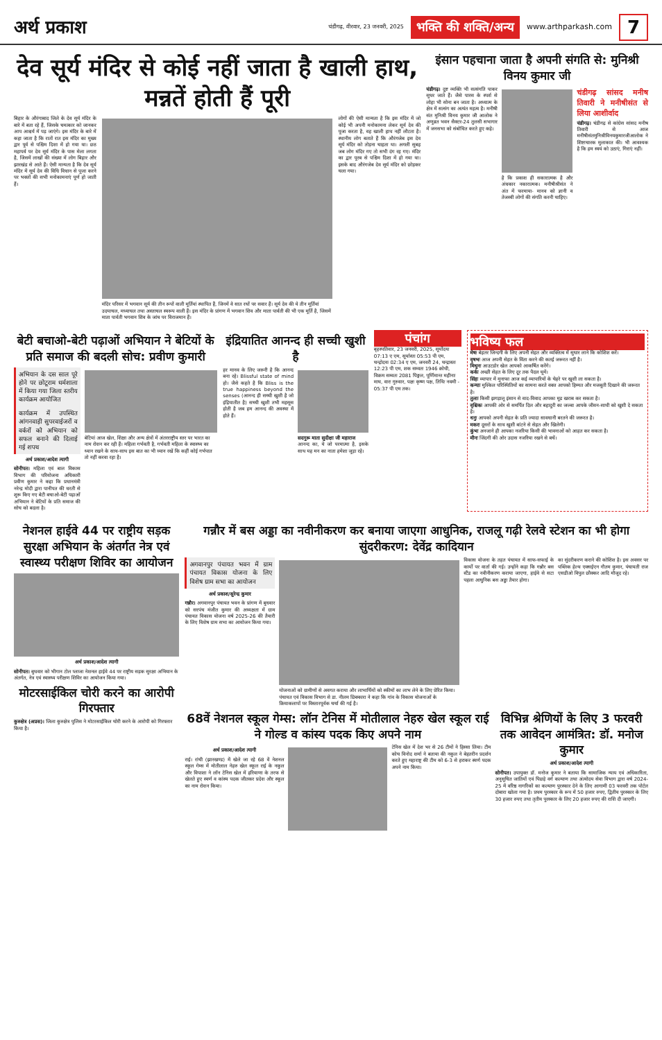अर्थ प्रकाश चंडीगढ़, वीरवार, 23 जनवरी, 2025 भक्ति की शक्ति/अन्य www.arthparkash.com 7
देव सूर्य मंदिर से कोई नहीं जाता है खाली हाथ, मन्नतें होती हैं पूरी
बिहार के औरंगाबाद जिले के देव सूर्य मंदिर के बारे में बता रहे हैं, जिसके चमत्कार को जानकर आप आश्चर्य में पड़ जाएंगे। इस मंदिर के बारे में कहा जाता है कि रातों रात इस मंदिर का मुख्य द्वार पूर्व से पश्चिम दिशा में हो गया था। छठ महापर्व पर देव सूर्य मंदिर के पास मेला लगता है, जिसमें लाखों की संख्या में लोग बिहार और झारखंड से आते हैं। ऐसी मान्यता है कि देव सूर्य मंदिर में सूर्य देव की विधि विधान से पूजा करने पर भक्तों की सभी मनोकामनाएं पूर्ण हो जाती हैं।
मंदिर परिसर में भगवान सूर्य की तीन रूपों वाली मूर्तियां स्थापित हैं, जिनमें वे सात रथों पर सवार हैं। सूर्य देव की ये तीन मूर्तियां उदयाचल, मध्याचल तथा अस्ताचल स्वरूप वाली हैं। इस मंदिर के प्रांगण में भगवान शिव और माता पार्वती की भी एक मूर्ति है, जिसमें माता पार्वती भगवान शिव के जांघ पर विराजमान हैं।
लोगों की ऐसी मान्यता है कि इस मंदिर में जो कोई भी अपनी मनोकामना लेकर सूर्य देव की पूजा करता है, वह खाली हाथ नहीं लौटता है। स्थानीय लोग बताते हैं कि औरंगजेब इस देव सूर्य मंदिर को तोड़ना चाहता था। अगली सुबह जब लोग मंदिर गए तो सभी दंग रह गए। मंदिर का द्वार पूरब से पश्चिम दिशा में हो गया था। इसके बाद औरंगजेब देव सूर्य मंदिर को छोड़कर चला गया।
इंसान पहचाना जाता है अपनी संगति से: मुनिश्री विनय कुमार जी
चंडीगढ़। दुष्ट व्यक्ति भी सत्संगति पाकर सुधर जाते हैं। जैसे पारस के स्पर्श से लोहा भी सोना बन जाता है। अध्यात्म के क्षेत्र में सत्संग का अत्यंत महत्व है। मनीषी संत मुनिश्री विनय कुमार जी आलोक ने अणुव्रत भवन सैक्टर-24 तुलसी सभागार में जनसभा को संबोधित करते हुए कहे।
है कि प्रकाश ही सकारात्मक है और अंधकार नकारात्मक। मनीषीश्रीसंत ने अंत में फरमाया- मानव को ज्ञानी व तेजस्वी लोगों की संगति करनी चाहिए।
चंडीगढ़ सांसद मनीष तिवारी ने मनीषीसंत से लिया आशीर्वाद
चंडीगढ़। चंडीगढ़ से कांग्रेस सांसद मनीष तिवारी से आज मनीषीसंतमुनिश्रीविनयकुमारजीआलोक ने शिष्टाचारक मुलाकात की। भी आवश्यक है कि हम स्वयं को उठाएं, गिराएं नहीं।
बेटी बचाओ-बेटी पढ़ाओं अभियान ने बेटियों के प्रति समाज की बदली सोच: प्रवीण कुमारी
अभियान के दस साल पूरे होने पर छोटूराम धर्मशाला में किया गया जिला स्तरीय कार्यक्रम आयोजित
कार्यक्रम में उपस्थित आंगनवाड़ी सुपरवाईजरों व वर्करों को अभियान को सफल बनाने की दिलाई गई शपथ
अर्थ प्रकाश/आदेश त्यागी
सोनीपत। महिला एवं बाल विकास विभाग की परियोजना अधिकारी प्रवीण कुमार ने कहा कि प्रधानमंत्री नरेन्द्र मोदी द्वारा पानीपत की धरती से शुरू किए गए बेटी बचाओ-बेटी पढ़ाओं अभियान ने बेटियों के प्रति समाज की सोच को बदला है।
बेटियां आज खेल, शिक्षा और अन्य क्षेत्रों में अंतरराष्ट्रीय स्तर पर भारत का नाम रोशन कर रही हैं। महिला गर्भवती है, गर्भवती महिला के स्वास्थ्य का ध्यान रखने के साथ-साथ इस बात का भी ध्यान रखें कि कहीं कोई गर्भपात तो नहीं करवा रहा है।
इंद्रियातित आनन्द ही सच्ची खुशी है
हर मानव के लिए जरूरी है कि आनन्द बना रहे। Blissful state of mind हो। जैसे कहते है कि Bliss is the true happiness beyond the senses (आनन्द ही सच्ची खुशी है जो इंद्रियातीत है) सच्ची खुशी तभी महसूस होती है जब हम आनन्द की अवस्था में होते हैं।
सदगुरू माता सुदीक्षा जी महाराज
आनन्द का, ये जो परमात्मा है, इसके साथ यह मन का नाता हमेशा जुड़ा रहे।
पंचांग
बृहस्पतिवार, 23 जनवरी, 2025, सूर्योदयः 07:13 ए एम, सूर्यास्तः 05:53 पी एम, चन्द्रोदयः 02:34 ए एम, जनवरी 24, चन्द्रास्तः 12:23 पी एम, शक सम्वतः 1946 क्रोधी, विक्रम सम्वतः 2081 पिङ्गल, पूर्णिमान्त महीनाः माघ, वारः गुरुवार, पक्षः कृष्ण पक्ष, तिथिः नवमी - 05:37 पी एम तक।
भविष्य फल
मेषः बेहतर जिन्दगी के लिए अपनी सेहत और व्यक्तित्व में सुधार लाने कि कोशिश करें।
वृषभः आज अपनी सेहत के विंता करने की कतई जरूरत नहीं है।
मिथुनः आउटडोर खेल आपको आकर्षित करेंगे।
कर्कः अच्छी सेहत के लिए दूर तक पैदल घूमें।
सिंहः व्यापार में मुनाफा आज कई व्यापारियों के चेहरे पर खुशी ला सकता है।
कन्याः मुश्किल परिस्थितियों का सामना करते वक्त आपको हिम्मत और मजबूती दिखाने की जरूरत है।
तुलाः किसी झगड़ालू इंसान से वाद-विवाद आपका मूड खराब कर सकता है।
वृश्चिकः आपकी ओर से समर्पित दिल और बहादुरी का जज्बा आपके जीवन-साथी को खुशी दे सकता है।
धनुः आपको अपनी सेहत के प्रति ज्यादा सावधानी बरतने की जरूरत है।
मकरः दूसरों के साथ खुशी बांटने से सेहत और खिलेगी।
कुंभः अनजाने ही आपका नजरिया किसी की भावनाओं को आहत कर सकता है।
मीनः जिंदगी की ओर उदास नजरिया रखने से बचें।
नेशनल हाईवे 44 पर राष्ट्रीय सड़क सुरक्षा अभियान के अंतर्गत नेत्र एवं स्वास्थ्य परीक्षण शिविर का आयोजन
अर्थ प्रकाश/आदेश त्यागी
सोनीपत। बुधवार को भीगान टोल प्लाजा नेशनल हाईवे 44 पर राष्ट्रीय सड़क सुरक्षा अभियान के अंतर्गत, नेत्र एवं स्वास्थ्य परीक्षण शिविर का आयोजन किया गया।
मोटरसाईकिल चोरी करने का आरोपी गिरफ्तार
कुरुक्षेत्र (अप्रस)। जिला कुरुक्षेत्र पुलिस ने मोटरसाईकिल चोरी करने के आरोपी को गिरफ्तार किया है।
गन्नौर में बस अड्डा का नवीनीकरण कर बनाया जाएगा आधुनिक, राजलू गढ़ी रेलवे स्टेशन का भी होगा सुंदरीकरण: देवेंद्र कादियान
अगवानपुर पंचायत भवन में ग्राम पंचायत विकास योजना के लिए विशेष ग्राम सभा का आयोजन
अर्थ प्रकाश/सुरेन्द्र कुमार
गन्नौर। अगवानपुर पंचायत भवन के प्रांगण में बुधवार को सरपंच मंजीत कुमार की अध्यक्षता में ग्राम पंचायत विकास योजना वर्ष 2025-26 की तैयारी के लिए विशेष ग्राम सभा का आयोजन किया गया।
योजनाओं को ग्रामीणों से अवगत कराया और लाभार्थियों को स्कीमों का लाभ लेने के लिए प्रेरित किया। पंचायत एवं विकास विभाग से डा. नीलम छिक्कारा ने कहा कि गांव के विकास योजनाओं के क्रियाकलापों पर विस्तारपूर्वक चर्चा की गई है।
विकास योजना के तहत पंचायत में साफ-सफाई के कार्यों पर वार्ता की गई। उन्होंने कहा कि गन्नौर बस स्टैंड का नवीनीकरण कराया जाएगा, हाईवे से सटा पहला आधुनिक बस अड्डा तैयार होगा।
का सुंदरीकरण कराने की कोशिश है। इस अवसर पर पब्लिक हेल्थ एक्सईएन गौतम कुमार, पंचायती राज एसडीओ विपुल छौक्कर आदि मौजूद रहे।
68वें नेशनल स्कूल गेम्स: लॉन टेनिस में मोतीलाल नेहरु खेल स्कूल राई ने गोल्ड व कांस्य पदक किए अपने नाम
अर्थ प्रकाश/आदेश त्यागी
राई। रांची (झारखण्ड) में खेले जा रहे 68 वें नेशनल स्कूल गेम्स में मोतीलाल नेहरु खेल स्कूल राई के नकुल और विपाशा ने लॉन टेनिस खेल में हरियाणा के तरफ से खेलते हुए स्वर्ण व कांस्य पदक जीतकर प्रदेश और स्कूल का नाम रोशन किया।
टेनिस खेल में देश भर से 26 टीमों ने हिस्सा लिया। टीम कोच विनोद शर्मा ने बताया की नकुल ने बेहतरीन प्रदर्शन करते हुए महाराष्ट्र की टीम को 6-3 से हराकर स्वर्ण पदक अपने नाम किया।
विभिन्न श्रेणियों के लिए 3 फरवरी तक आवेदन आमंत्रित: डॉ. मनोज कुमार
अर्थ प्रकाश/आदेश त्यागी
सोनीपत। उपायुक्त डॉ. मनोज कुमार ने बताया कि सामाजिक न्याय एवं अधिकारिता, अनुसूचित जातियों एवं पिछड़े वर्ग कल्याण तथा अंत्योदय सेवा विभाग द्वारा वर्ष 2024-25 में वरिष्ठ नागरिकों का कल्याण पुरस्कार देने के लिए आगामी 03 फरवरी तक पोर्टल दोबारा खोला गया है। प्रथम पुरस्कार के रूप में 50 हजार रुपए, द्वितीय पुरस्कार के लिए 30 हजार रुपए तथा तृतीय पुरस्कार के लिए 20 हजार रुपए की राशि दी जाएगी।